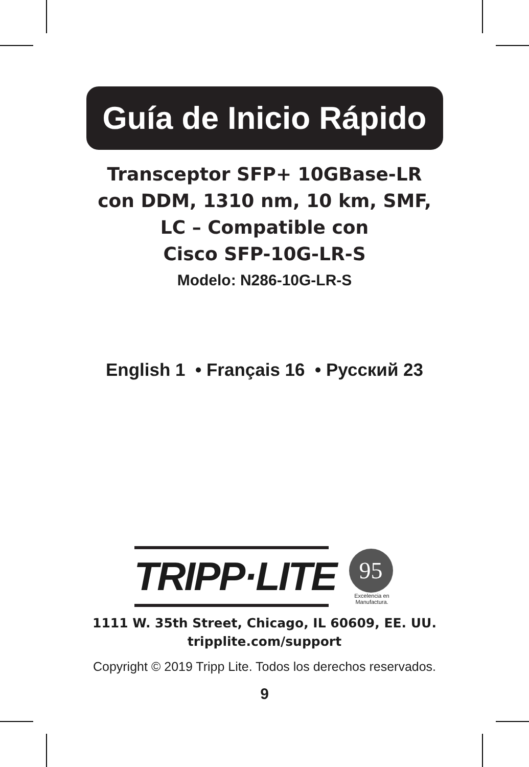Guía de Inicio Rápido
Transceptor SFP+ 10GBase-LR
con DDM, 1310 nm, 10 km, SMF,
LC – Compatible con
Cisco SFP-10G-LR-S
Modelo: N286-10G-LR-S
English 1 • Français 16 • Русский 23
TRIPP·LITE
95
Excelencia en Manufactura.
1111 W. 35th Street, Chicago, IL 60609, EE. UU.
tripplite.com/support
Copyright © 2019 Tripp Lite. Todos los derechos reservados.
9